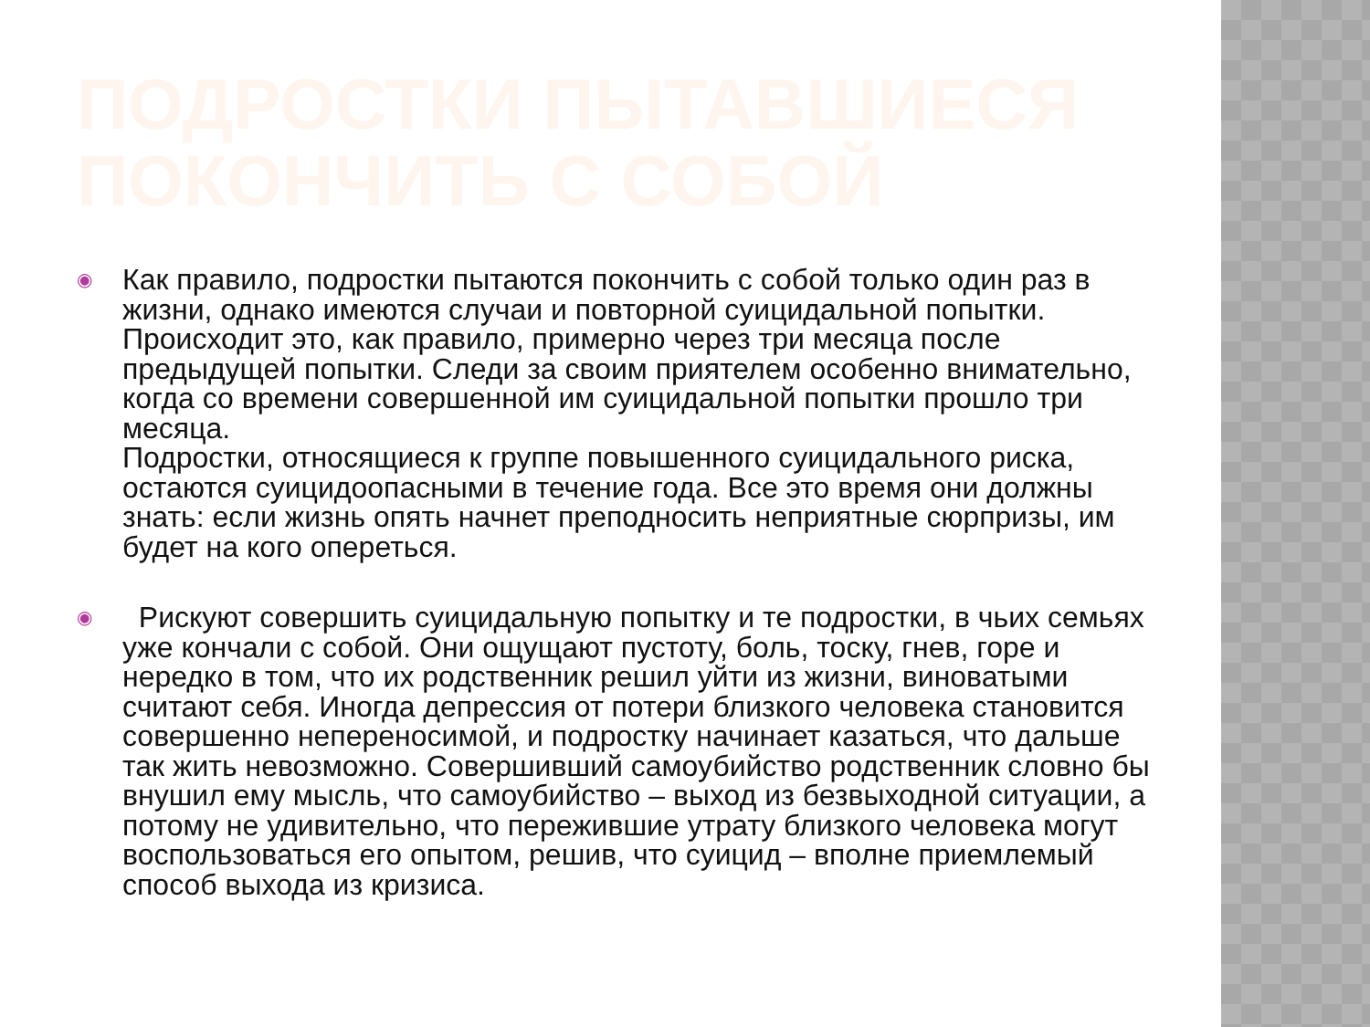ПОДРОСТКИ ПЫТАВШИЕСЯ ПОКОНЧИТЬ С СОБОЙ
◉
Как правило, подростки пытаются покончить с собой только один раз в жизни, однако имеются случаи и повторной суицидальной попытки. Происходит это, как правило, примерно через три месяца после предыдущей попытки. Следи за своим приятелем особенно внимательно, когда со времени совершенной им суицидальной попытки прошло три месяца.
Подростки, относящиеся к группе повышенного суицидального риска, остаются суицидоопасными в течение года. Все это время они должны знать: если жизнь опять начнет преподносить неприятные сюрпризы, им будет на кого опереться.
◉
Рискуют совершить суицидальную попытку и те подростки, в чьих семьях уже кончали с собой. Они ощущают пустоту, боль, тоску, гнев, горе и нередко в том, что их родственник решил уйти из жизни, виноватыми считают себя. Иногда депрессия от потери близкого человека становится совершенно непереносимой, и подростку начинает казаться, что дальше так жить невозможно. Совершивший самоубийство родственник словно бы внушил ему мысль, что самоубийство – выход из безвыходной ситуации, а потому не удивительно, что пережившие утрату близкого человека могут воспользоваться его опытом, решив, что суицид – вполне приемлемый способ выхода из кризиса.